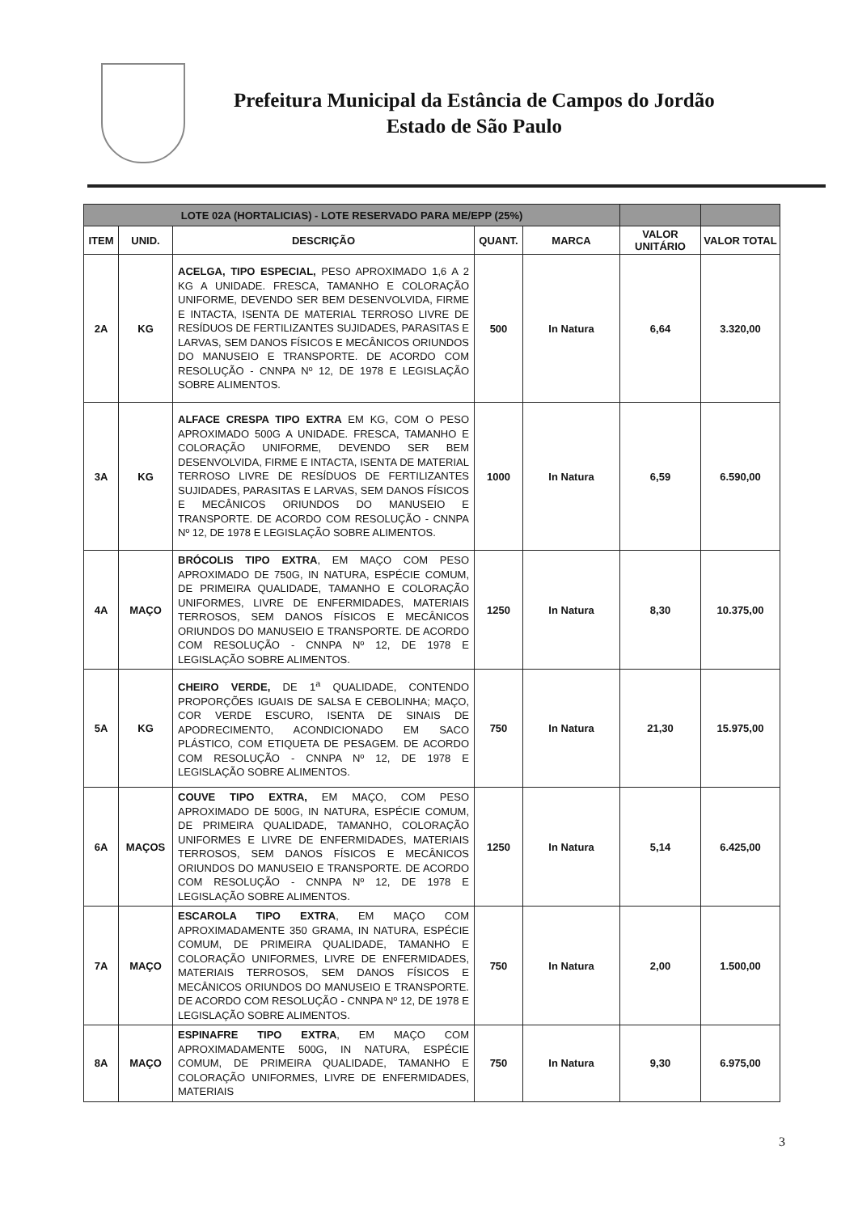Prefeitura Municipal da Estância de Campos do Jordão
Estado de São Paulo
| LOTE 02A (HORTALICIAS) - LOTE RESERVADO PARA ME/EPP (25%) | | | | | | |
| ITEM | UNID. | DESCRIÇÃO | QUANT. | MARCA | VALOR UNITÁRIO | VALOR TOTAL |
| 2A | KG | ACELGA, TIPO ESPECIAL, PESO APROXIMADO 1,6 A 2 KG A UNIDADE. FRESCA, TAMANHO E COLORAÇÃO UNIFORME, DEVENDO SER BEM DESENVOLVIDA, FIRME E INTACTA, ISENTA DE MATERIAL TERROSO LIVRE DE RESÍDUOS DE FERTILIZANTES SUJIDADES, PARASITAS E LARVAS, SEM DANOS FÍSICOS E MECÂNICOS ORIUNDOS DO MANUSEIO E TRANSPORTE. DE ACORDO COM RESOLUÇÃO - CNNPA Nº 12, DE 1978 E LEGISLAÇÃO SOBRE ALIMENTOS. | 500 | In Natura | 6,64 | 3.320,00 |
| 3A | KG | ALFACE CRESPA TIPO EXTRA EM KG, COM O PESO APROXIMADO 500G A UNIDADE. FRESCA, TAMANHO E COLORAÇÃO UNIFORME, DEVENDO SER BEM DESENVOLVIDA, FIRME E INTACTA, ISENTA DE MATERIAL TERROSO LIVRE DE RESÍDUOS DE FERTILIZANTES SUJIDADES, PARASITAS E LARVAS, SEM DANOS FÍSICOS E MECÂNICOS ORIUNDOS DO MANUSEIO E TRANSPORTE. DE ACORDO COM RESOLUÇÃO - CNNPA Nº 12, DE 1978 E LEGISLAÇÃO SOBRE ALIMENTOS. | 1000 | In Natura | 6,59 | 6.590,00 |
| 4A | MAÇO | BRÓCOLIS TIPO EXTRA , EM MAÇO COM PESO APROXIMADO DE 750G, IN NATURA, ESPÉCIE COMUM, DE PRIMEIRA QUALIDADE, TAMANHO E COLORAÇÃO UNIFORMES, LIVRE DE ENFERMIDADES, MATERIAIS TERROSOS, SEM DANOS FÍSICOS E MECÂNICOS ORIUNDOS DO MANUSEIO E TRANSPORTE. DE ACORDO COM RESOLUÇÃO - CNNPA Nº 12, DE 1978 E LEGISLAÇÃO SOBRE ALIMENTOS. | 1250 | In Natura | 8,30 | 10.375,00 |
| 5A | KG | CHEIRO VERDE, DE 1<sup>a</sup> QUALIDADE, CONTENDO PROPORÇÕES IGUAIS DE SALSA E CEBOLINHA; MAÇO, COR VERDE ESCURO, ISENTA DE SINAIS DE APODRECIMENTO, ACONDICIONADO EM SACO PLÁSTICO, COM ETIQUETA DE PESAGEM. DE ACORDO COM RESOLUÇÃO - CNNPA Nº 12, DE 1978 E LEGISLAÇÃO SOBRE ALIMENTOS. | 750 | In Natura | 21,30 | 15.975,00 |
| 6A | MAÇOS | COUVE TIPO EXTRA, EM MAÇO, COM PESO APROXIMADO DE 500G, IN NATURA, ESPÉCIE COMUM, DE PRIMEIRA QUALIDADE, TAMANHO, COLORAÇÃO UNIFORMES E LIVRE DE ENFERMIDADES, MATERIAIS TERROSOS, SEM DANOS FÍSICOS E MECÂNICOS ORIUNDOS DO MANUSEIO E TRANSPORTE. DE ACORDO COM RESOLUÇÃO - CNNPA Nº 12, DE 1978 E LEGISLAÇÃO SOBRE ALIMENTOS. | 1250 | In Natura | 5,14 | 6.425,00 |
| 7A | MAÇO | ESCAROLA TIPO EXTRA , EM MAÇO COM APROXIMADAMENTE 350 GRAMA, IN NATURA, ESPÉCIE COMUM, DE PRIMEIRA QUALIDADE, TAMANHO E COLORAÇÃO UNIFORMES, LIVRE DE ENFERMIDADES, MATERIAIS TERROSOS, SEM DANOS FÍSICOS E MECÂNICOS ORIUNDOS DO MANUSEIO E TRANSPORTE. DE ACORDO COM RESOLUÇÃO - CNNPA Nº 12, DE 1978 E LEGISLAÇÃO SOBRE ALIMENTOS. | 750 | In Natura | 2,00 | 1.500,00 |
| 8A | MAÇO | ESPINAFRE TIPO EXTRA , EM MAÇO COM APROXIMADAMENTE 500G, IN NATURA, ESPÉCIE COMUM, DE PRIMEIRA QUALIDADE, TAMANHO E COLORAÇÃO UNIFORMES, LIVRE DE ENFERMIDADES, MATERIAIS | 750 | In Natura | 9,30 | 6.975,00 |
3